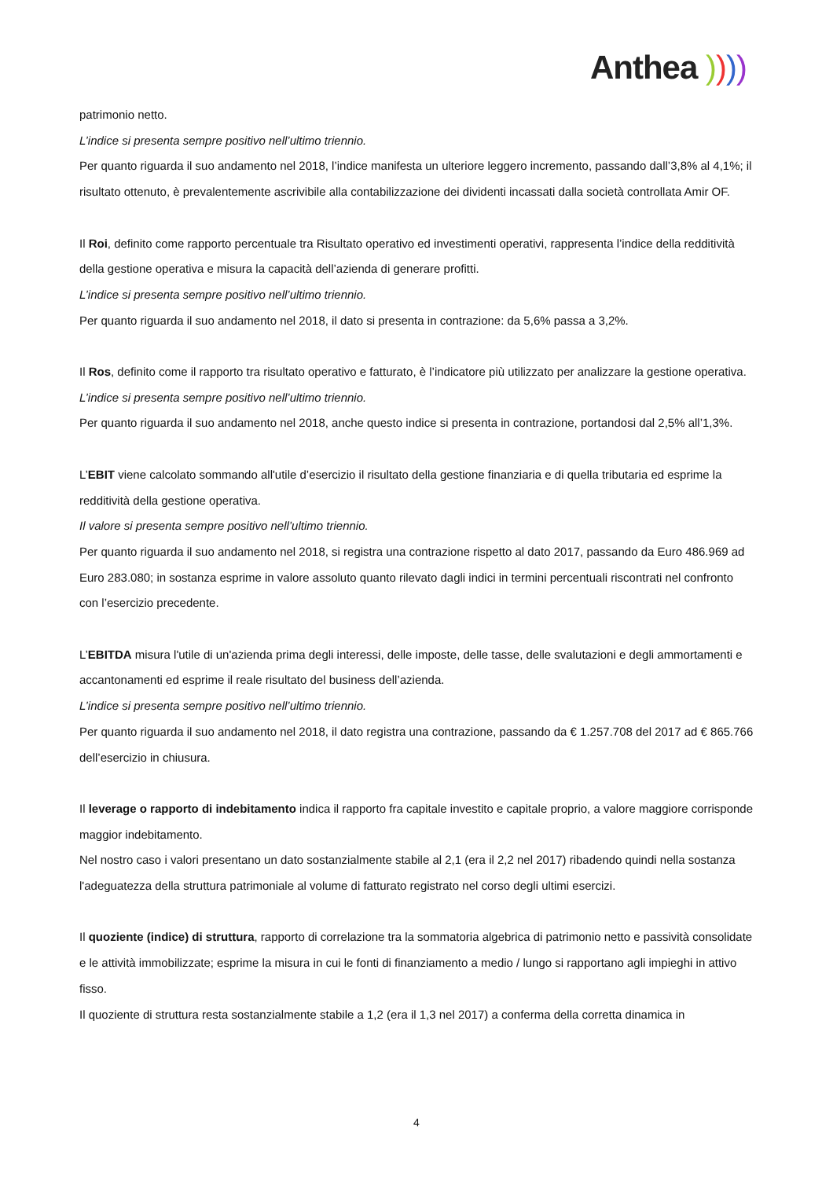Anthea ))))
patrimonio netto.
L’indice si presenta sempre positivo nell’ultimo triennio.
Per quanto riguarda il suo andamento nel 2018, l’indice manifesta un ulteriore leggero incremento, passando dall’3,8% al 4,1%; il risultato ottenuto, è prevalentemente ascrivibile alla contabilizzazione dei dividenti incassati dalla società controllata Amir OF.
Il Roi, definito come rapporto percentuale tra Risultato operativo ed investimenti operativi, rappresenta l’indice della redditività della gestione operativa e misura la capacità dell’azienda di generare profitti.
L’indice si presenta sempre positivo nell’ultimo triennio.
Per quanto riguarda il suo andamento nel 2018, il dato si presenta in contrazione: da 5,6% passa a 3,2%.
Il Ros, definito come il rapporto tra risultato operativo e fatturato, è l’indicatore più utilizzato per analizzare la gestione operativa.
L’indice si presenta sempre positivo nell’ultimo triennio.
Per quanto riguarda il suo andamento nel 2018, anche questo indice si presenta in contrazione, portandosi dal 2,5% all’1,3%.
L’EBIT viene calcolato sommando all'utile d’esercizio il risultato della gestione finanziaria e di quella tributaria ed esprime la redditività della gestione operativa.
Il valore si presenta sempre positivo nell’ultimo triennio.
Per quanto riguarda il suo andamento nel 2018, si registra una contrazione rispetto al dato 2017, passando da Euro 486.969 ad Euro 283.080; in sostanza esprime in valore assoluto quanto rilevato dagli indici in termini percentuali riscontrati nel confronto con l’esercizio precedente.
L’EBITDA misura l'utile di un'azienda prima degli interessi, delle imposte, delle tasse, delle svalutazioni e degli ammortamenti e accantonamenti ed esprime il reale risultato del business dell’azienda.
L’indice si presenta sempre positivo nell’ultimo triennio.
Per quanto riguarda il suo andamento nel 2018, il dato registra una contrazione, passando da € 1.257.708 del 2017 ad € 865.766 dell’esercizio in chiusura.
Il leverage o rapporto di indebitamento indica il rapporto fra capitale investito e capitale proprio, a valore maggiore corrisponde maggior indebitamento.
Nel nostro caso i valori presentano un dato sostanzialmente stabile al 2,1 (era il 2,2 nel 2017) ribadendo quindi nella sostanza l'adeguatezza della struttura patrimoniale al volume di fatturato registrato nel corso degli ultimi esercizi.
Il quoziente (indice) di struttura, rapporto di correlazione tra la sommatoria algebrica di patrimonio netto e passività consolidate e le attività immobilizzate; esprime la misura in cui le fonti di finanziamento a medio / lungo si rapportano agli impieghi in attivo fisso.
Il quoziente di struttura resta sostanzialmente stabile a 1,2 (era il 1,3 nel 2017) a conferma della corretta dinamica in
4